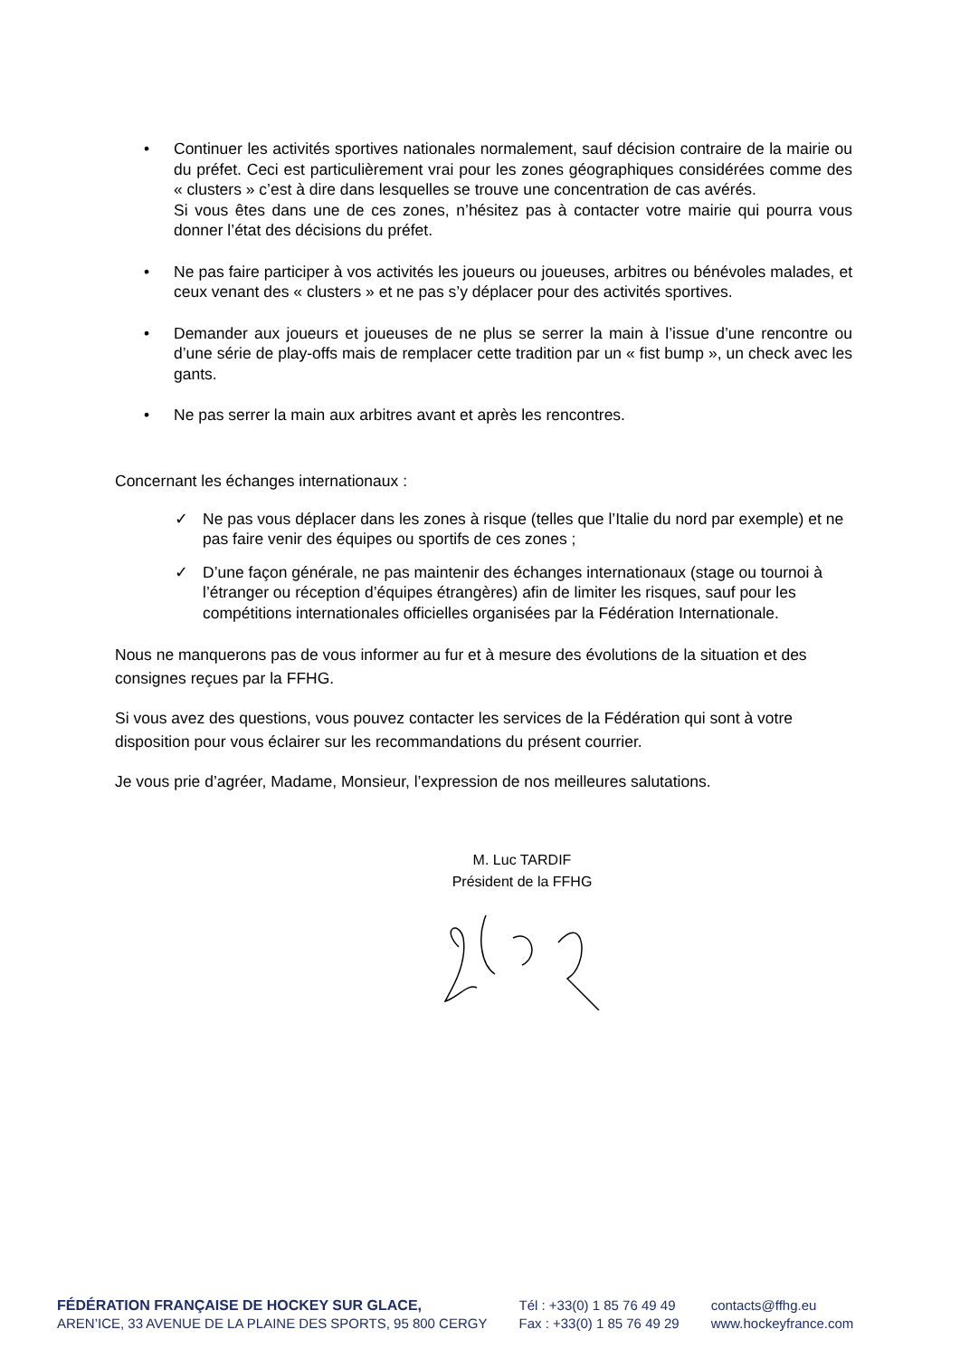• Continuer les activités sportives nationales normalement, sauf décision contraire de la mairie ou du préfet. Ceci est particulièrement vrai pour les zones géographiques considérées comme des « clusters » c’est à dire dans lesquelles se trouve une concentration de cas avérés.
Si vous êtes dans une de ces zones, n’hésitez pas à contacter votre mairie qui pourra vous donner l’état des décisions du préfet.
• Ne pas faire participer à vos activités les joueurs ou joueuses, arbitres ou bénévoles malades, et ceux venant des « clusters » et ne pas s’y déplacer pour des activités sportives.
• Demander aux joueurs et joueuses de ne plus se serrer la main à l’issue d’une rencontre ou d’une série de play-offs mais de remplacer cette tradition par un « fist bump », un check avec les gants.
• Ne pas serrer la main aux arbitres avant et après les rencontres.
Concernant les échanges internationaux :
✓ Ne pas vous déplacer dans les zones à risque (telles que l’Italie du nord par exemple) et ne pas faire venir des équipes ou sportifs de ces zones ;
✓ D’une façon générale, ne pas maintenir des échanges internationaux (stage ou tournoi à l’étranger ou réception d’équipes étrangères) afin de limiter les risques, sauf pour les compétitions internationales officielles organisées par la Fédération Internationale.
Nous ne manquerons pas de vous informer au fur et à mesure des évolutions de la situation et des consignes reçues par la FFHG.
Si vous avez des questions, vous pouvez contacter les services de la Fédération qui sont à votre disposition pour vous éclairer sur les recommandations du présent courrier.
Je vous prie d’agréer, Madame, Monsieur, l’expression de nos meilleures salutations.
M. Luc TARDIF
Président de la FFHG
FÉDÉRATION FRANÇAISE DE HOCKEY SUR GLACE,
AREN’ICE, 33 AVENUE DE LA PLAINE DES SPORTS, 95 800 CERGY
Tél : +33(0) 1 85 76 49 49
Fax : +33(0) 1 85 76 49 29
contacts@ffhg.eu
www.hockeyfrance.com